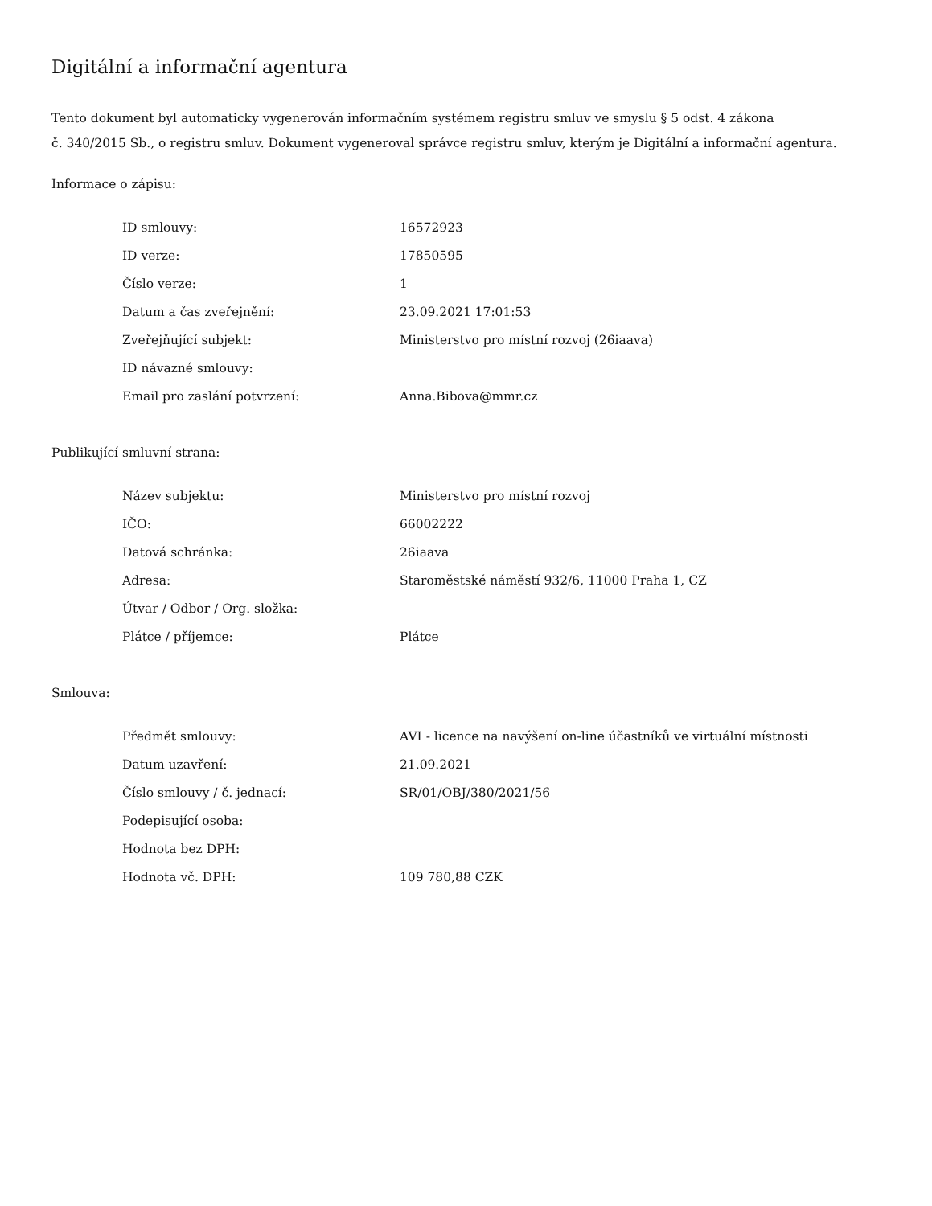Digitální a informační agentura
Tento dokument byl automaticky vygenerován informačním systémem registru smluv ve smyslu § 5 odst. 4 zákona
č. 340/2015 Sb., o registru smluv. Dokument vygeneroval správce registru smluv, kterým je Digitální a informační agentura.
Informace o zápisu:
| ID smlouvy: | 16572923 |
| ID verze: | 17850595 |
| Číslo verze: | 1 |
| Datum a čas zveřejnění: | 23.09.2021 17:01:53 |
| Zveřejňující subjekt: | Ministerstvo pro místní rozvoj (26iaava) |
| ID návazné smlouvy: | |
| Email pro zaslání potvrzení: | Anna.Bibova@mmr.cz |
Publikující smluvní strana:
| Název subjektu: | Ministerstvo pro místní rozvoj |
| IČO: | 66002222 |
| Datová schránka: | 26iaava |
| Adresa: | Staroměstské náměstí 932/6, 11000 Praha 1, CZ |
| Útvar / Odbor / Org. složka: | |
| Plátce / příjemce: | Plátce |
Smlouva:
| Předmět smlouvy: | AVI - licence na navýšení on-line účastníků ve virtuální místnosti |
| Datum uzavření: | 21.09.2021 |
| Číslo smlouvy / č. jednací: | SR/01/OBJ/380/2021/56 |
| Podepisující osoba: | |
| Hodnota bez DPH: | |
| Hodnota vč. DPH: | 109 780,88 CZK |